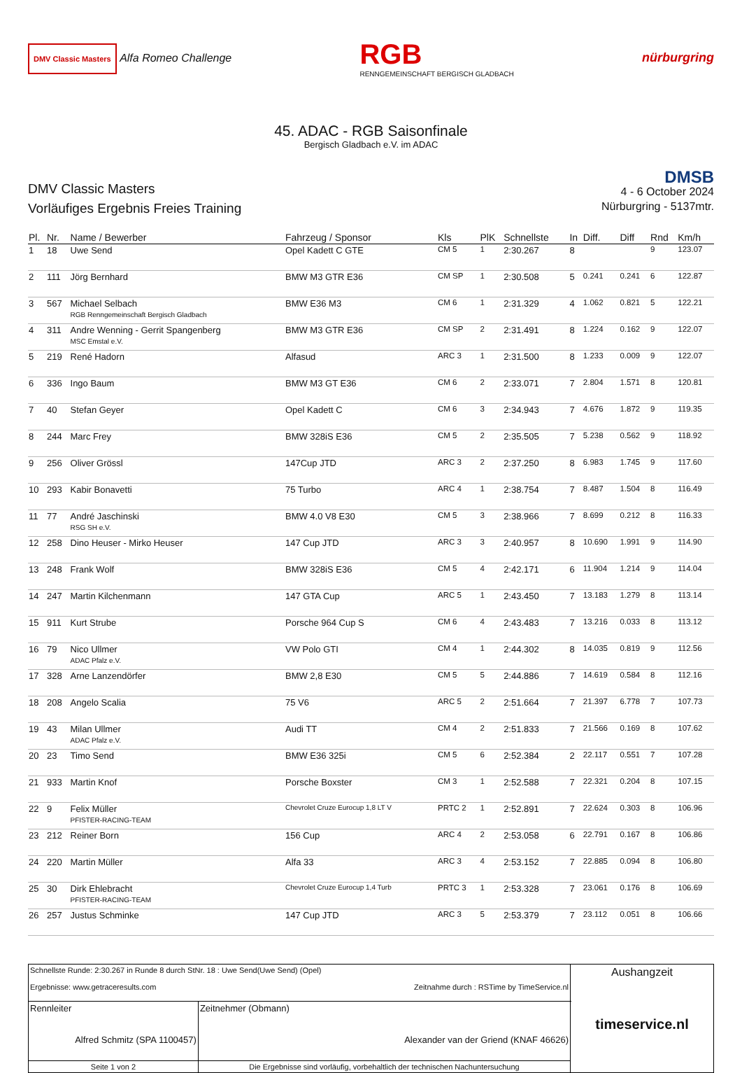DMV Classic Masters Alfa Romeo Challenge
RGB
RENNGEMEINSCHAFT BERGISCH GLADBACH
nürburgring
45. ADAC - RGB Saisonfinale
Bergisch Gladbach e.V. im ADAC
DMV Classic Masters
Vorläufiges Ergebnis Freies Training
DMSB
4 - 6 October 2024
Nürburgring - 5137mtr.
| Pl. | Nr. | Name / Bewerber | Fahrzeug / Sponsor | Kls | PlK | Schnellste | In | Diff. | Diff | Rnd | Km/h |
| --- | --- | --- | --- | --- | --- | --- | --- | --- | --- | --- | --- |
| 1 | 18 | Uwe Send | Opel Kadett C GTE | CM 5 | 1 | 2:30.267 | 8 | | | 9 | 123.07 |
| 2 | 111 | Jörg Bernhard | BMW M3 GTR E36 | CM SP | 1 | 2:30.508 | 5 | 0.241 | 0.241 | 6 | 122.87 |
| 3 | 567 | Michael Selbach RGB Renngemeinschaft Bergisch Gladbach | BMW E36 M3 | CM 6 | 1 | 2:31.329 | 4 | 1.062 | 0.821 | 5 | 122.21 |
| 4 | 311 | Andre Wenning - Gerrit Spangenberg MSC Emstal e.V. | BMW M3 GTR E36 | CM SP | 2 | 2:31.491 | 8 | 1.224 | 0.162 | 9 | 122.07 |
| 5 | 219 | René Hadorn | Alfasud | ARC 3 | 1 | 2:31.500 | 8 | 1.233 | 0.009 | 9 | 122.07 |
| 6 | 336 | Ingo Baum | BMW M3 GT E36 | CM 6 | 2 | 2:33.071 | 7 | 2.804 | 1.571 | 8 | 120.81 |
| 7 | 40 | Stefan Geyer | Opel Kadett C | CM 6 | 3 | 2:34.943 | 7 | 4.676 | 1.872 | 9 | 119.35 |
| 8 | 244 | Marc Frey | BMW 328iS E36 | CM 5 | 2 | 2:35.505 | 7 | 5.238 | 0.562 | 9 | 118.92 |
| 9 | 256 | Oliver Grössl | 147Cup JTD | ARC 3 | 2 | 2:37.250 | 8 | 6.983 | 1.745 | 9 | 117.60 |
| 10 | 293 | Kabir Bonavetti | 75 Turbo | ARC 4 | 1 | 2:38.754 | 7 | 8.487 | 1.504 | 8 | 116.49 |
| 11 | 77 | André Jaschinski RSG SH e.V. | BMW 4.0 V8 E30 | CM 5 | 3 | 2:38.966 | 7 | 8.699 | 0.212 | 8 | 116.33 |
| 12 | 258 | Dino Heuser - Mirko Heuser | 147 Cup JTD | ARC 3 | 3 | 2:40.957 | 8 | 10.690 | 1.991 | 9 | 114.90 |
| 13 | 248 | Frank Wolf | BMW 328iS E36 | CM 5 | 4 | 2:42.171 | 6 | 11.904 | 1.214 | 9 | 114.04 |
| 14 | 247 | Martin Kilchenmann | 147 GTA Cup | ARC 5 | 1 | 2:43.450 | 7 | 13.183 | 1.279 | 8 | 113.14 |
| 15 | 911 | Kurt Strube | Porsche 964 Cup S | CM 6 | 4 | 2:43.483 | 7 | 13.216 | 0.033 | 8 | 113.12 |
| 16 | 79 | Nico Ullmer ADAC Pfalz e.V. | VW Polo GTI | CM 4 | 1 | 2:44.302 | 8 | 14.035 | 0.819 | 9 | 112.56 |
| 17 | 328 | Arne Lanzendörfer | BMW 2,8 E30 | CM 5 | 5 | 2:44.886 | 7 | 14.619 | 0.584 | 8 | 112.16 |
| 18 | 208 | Angelo Scalia | 75 V6 | ARC 5 | 2 | 2:51.664 | 7 | 21.397 | 6.778 | 7 | 107.73 |
| 19 | 43 | Milan Ullmer ADAC Pfalz e.V. | Audi TT | CM 4 | 2 | 2:51.833 | 7 | 21.566 | 0.169 | 8 | 107.62 |
| 20 | 23 | Timo Send | BMW E36 325i | CM 5 | 6 | 2:52.384 | 2 | 22.117 | 0.551 | 7 | 107.28 |
| 21 | 933 | Martin Knof | Porsche Boxster | CM 3 | 1 | 2:52.588 | 7 | 22.321 | 0.204 | 8 | 107.15 |
| 22 | 9 | Felix Müller PFISTER-RACING-TEAM | Chevrolet Cruze Eurocup 1,8 LT V | PRTC 2 | 1 | 2:52.891 | 7 | 22.624 | 0.303 | 8 | 106.96 |
| 23 | 212 | Reiner Born | 156 Cup | ARC 4 | 2 | 2:53.058 | 6 | 22.791 | 0.167 | 8 | 106.86 |
| 24 | 220 | Martin Müller | Alfa 33 | ARC 3 | 4 | 2:53.152 | 7 | 22.885 | 0.094 | 8 | 106.80 |
| 25 | 30 | Dirk Ehlebracht PFISTER-RACING-TEAM | Chevrolet Cruze Eurocup 1,4 Turb | PRTC 3 | 1 | 2:53.328 | 7 | 23.061 | 0.176 | 8 | 106.69 |
| 26 | 257 | Justus Schminke | 147 Cup JTD | ARC 3 | 5 | 2:53.379 | 7 | 23.112 | 0.051 | 8 | 106.66 |
| Schnellste Runde: 2:30.267 in Runde 8 durch StNr. 18 : Uwe Send(Uwe Send) (Opel) Ergebnisse: www.getraceresults.com Zeitnahme durch : RSTime by TimeService.nl | | Aushangzeit timeservice.nl |
| Rennleiter Alfred Schmitz (SPA 1100457) | Zeitnehmer (Obmann) Alexander van der Griend (KNAF 46626) | |
| Seite 1 von 2 | Die Ergebnisse sind vorläufig, vorbehaltlich der technischen Nachuntersuchung | |